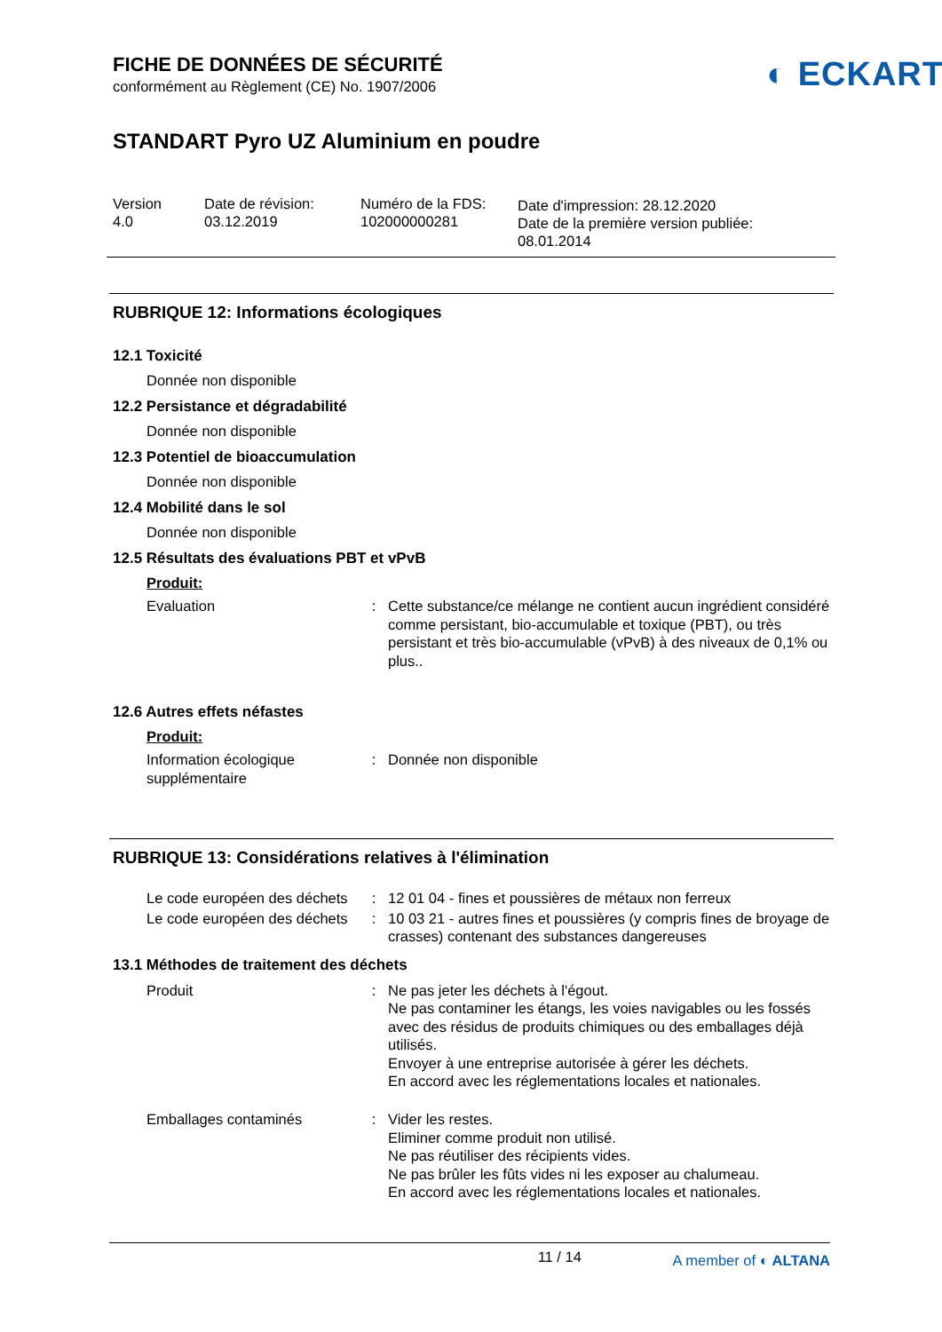FICHE DE DONNÉES DE SÉCURITÉ
conformément au Règlement (CE) No. 1907/2006
◐ ECKART
STANDART Pyro UZ Aluminium en poudre
Version
4.0
Date de révision:
03.12.2019
Numéro de la FDS:
102000000281
Date d'impression: 28.12.2020
Date de la première version publiée:
08.01.2014
RUBRIQUE 12: Informations écologiques
12.1 Toxicité
Donnée non disponible
12.2 Persistance et dégradabilité
Donnée non disponible
12.3 Potentiel de bioaccumulation
Donnée non disponible
12.4 Mobilité dans le sol
Donnée non disponible
12.5 Résultats des évaluations PBT et vPvB
Produit:
| Evaluation | : | Cette substance/ce mélange ne contient aucun ingrédient considéré comme persistant, bio-accumulable et toxique (PBT), ou très persistant et très bio-accumulable (vPvB) à des niveaux de 0,1% ou plus.. |
12.6 Autres effets néfastes
Produit:
| Information écologique supplémentaire | : | Donnée non disponible |
RUBRIQUE 13: Considérations relatives à l'élimination
| Le code européen des déchets | : | 12 01 04 - fines et poussières de métaux non ferreux |
| Le code européen des déchets | : | 10 03 21 - autres fines et poussières (y compris fines de broyage de crasses) contenant des substances dangereuses |
13.1 Méthodes de traitement des déchets
| Produit | : | Ne pas jeter les déchets à l'égout. Ne pas contaminer les étangs, les voies navigables ou les fossés avec des résidus de produits chimiques ou des emballages déjà utilisés. Envoyer à une entreprise autorisée à gérer les déchets. En accord avec les réglementations locales et nationales. |
| Emballages contaminés | : | Vider les restes. Eliminer comme produit non utilisé. Ne pas réutiliser des récipients vides. Ne pas brûler les fûts vides ni les exposer au chalumeau. En accord avec les réglementations locales et nationales. |
11 / 14 A member of ◐ ALTANA